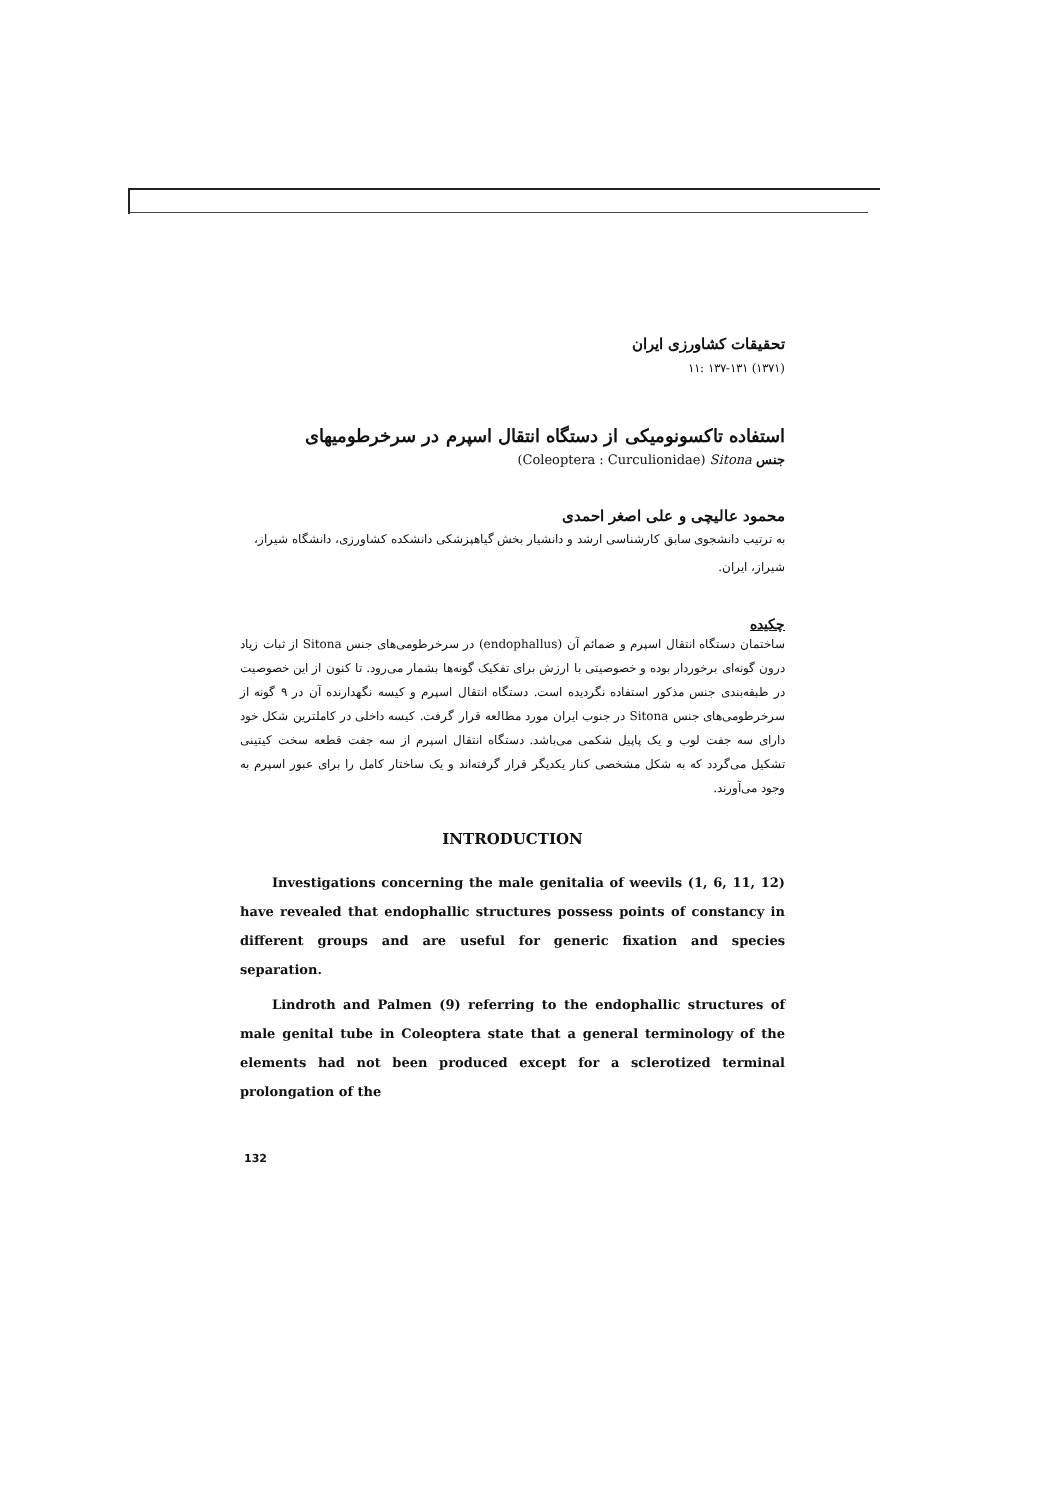تحقیقات کشاورزی ایران
(۱۳۷۱) ۱۳۷-۱۳۱ :۱۱
استفاده تاکسونومیکی از دستگاه انتقال اسپرم در سرخرطومیهای
جنس (Coleoptera : Curculionidae) Sitona
محمود عالیچی و علی اصغر احمدی
به ترتیب دانشجوی سابق کارشناسی ارشد و دانشیار بخش گیاهپزشکی دانشکده کشاورزی، دانشگاه شیراز، شیراز، ایران.
چکیده
ساختمان دستگاه انتقال اسپرم و ضمائم آن (endophallus) در سرخرطومی‌های جنس Sitona از ثبات زیاد درون گونه‌ای برخوردار بوده و خصوصیتی با ارزش برای تفکیک گونه‌ها بشمار می‌رود. تا کنون از این خصوصیت در طبقه‌بندی جنس مذکور استفاده نگردیده است. دستگاه انتقال اسپرم و کیسه نگهدارنده آن در ۹ گونه از سرخرطومی‌های جنس Sitona در جنوب ایران مورد مطالعه قرار گرفت. کیسه داخلی در کاملترین شکل خود دارای سه جفت لوب و یک پاپیل شکمی می‌باشد. دستگاه انتقال اسپرم از سه جفت قطعه سخت کیتینی تشکیل می‌گردد که به شکل مشخصی کنار یکدیگر قرار گرفته‌اند و یک ساختار کامل را برای عبور اسپرم به وجود می‌آورند.
INTRODUCTION
Investigations concerning the male genitalia of weevils (1, 6, 11, 12) have revealed that endophallic structures possess points of constancy in different groups and are useful for generic fixation and species separation.
Lindroth and Palmen (9) referring to the endophallic structures of male genital tube in Coleoptera state that a general terminology of the elements had not been produced except for a sclerotized terminal prolongation of the
132